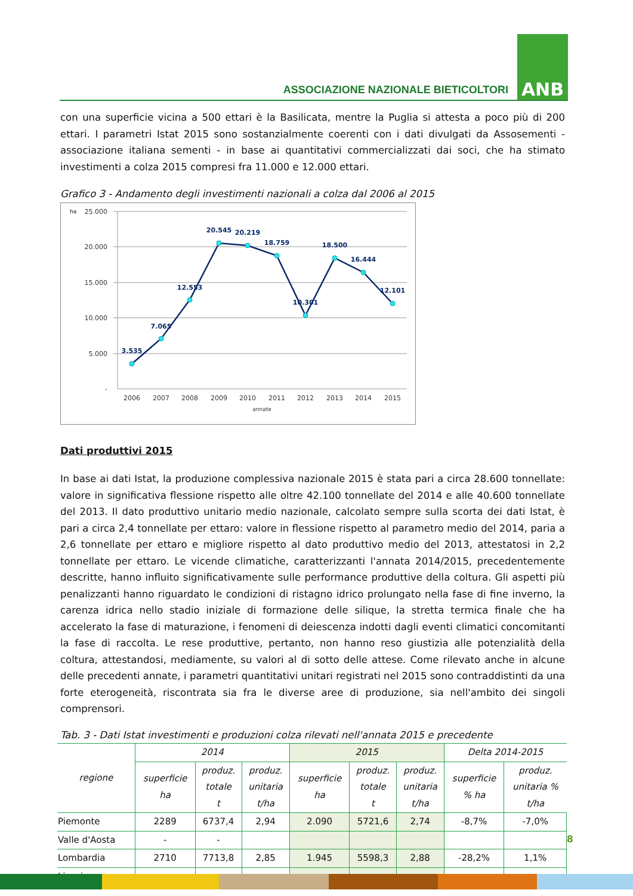ASSOCIAZIONE NAZIONALE BIETICOLTORI
ANB
con una superficie vicina a 500 ettari è la Basilicata, mentre la Puglia si attesta a poco più di 200 ettari. I parametri Istat 2015 sono sostanzialmente coerenti con i dati divulgati da Assosementi - associazione italiana sementi - in base ai quantitativi commercializzati dai soci, che ha stimato investimenti a colza 2015 compresi fra 11.000 e 12.000 ettari.
Grafico 3 - Andamento degli investimenti nazionali a colza dal 2006 al 2015
ha
25.000
20.000
15.000
10.000
5.000
-
3.535
7.065
12.553
20.545
20.219
18.759
10.301
18.500
16.444
12.101
2006
2007
2008
2009
2010
2011
2012
2013
2014
2015
annate
Dati produttivi 2015
In base ai dati Istat, la produzione complessiva nazionale 2015 è stata pari a circa 28.600 tonnellate: valore in significativa flessione rispetto alle oltre 42.100 tonnellate del 2014 e alle 40.600 tonnellate del 2013. Il dato produttivo unitario medio nazionale, calcolato sempre sulla scorta dei dati Istat, è pari a circa 2,4 tonnellate per ettaro: valore in flessione rispetto al parametro medio del 2014, paria a 2,6 tonnellate per ettaro e migliore rispetto al dato produttivo medio del 2013, attestatosi in 2,2 tonnellate per ettaro. Le vicende climatiche, caratterizzanti l'annata 2014/2015, precedentemente descritte, hanno influito significativamente sulle performance produttive della coltura. Gli aspetti più penalizzanti hanno riguardato le condizioni di ristagno idrico prolungato nella fase di fine inverno, la carenza idrica nello stadio iniziale di formazione delle silique, la stretta termica finale che ha accelerato la fase di maturazione, i fenomeni di deiescenza indotti dagli eventi climatici concomitanti la fase di raccolta. Le rese produttive, pertanto, non hanno reso giustizia alle potenzialità della coltura, attestandosi, mediamente, su valori al di sotto delle attese. Come rilevato anche in alcune delle precedenti annate, i parametri quantitativi unitari registrati nel 2015 sono contraddistinti da una forte eterogeneità, riscontrata sia fra le diverse aree di produzione, sia nell'ambito dei singoli comprensori.
Tab. 3 - Dati Istat investimenti e produzioni colza rilevati nell'annata 2015 e precedente
| regione | 2014 | | | 2015 | | | Delta 2014-2015 | |
| --- | --- | --- | --- | --- | --- | --- | --- | --- |
| | superficie ha | produz. totale t | produz. unitaria t/ha | superficie ha | produz. totale t | produz. unitaria t/ha | superficie % ha | produz. unitaria % t/ha |
| Piemonte | 2289 | 6737,4 | 2,94 | 2.090 | 5721,6 | 2,74 | -8,7% | -7,0% |
| Valle d'Aosta | - | - | | | | | | |
| Lombardia | 2710 | 7713,8 | 2,85 | 1.945 | 5598,3 | 2,88 | -28,2% | 1,1% |
| Liguria | - | - | | | | | | |
8